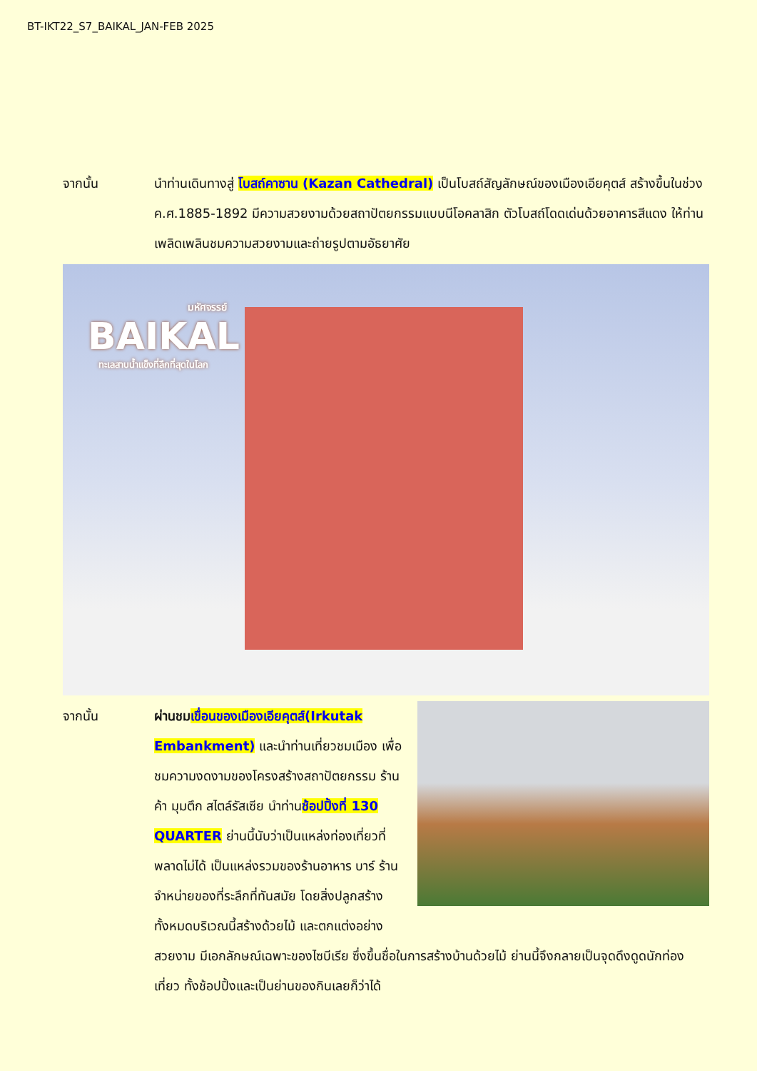BT-IKT22_S7_BAIKAL_JAN-FEB 2025
จากนั้น นำท่านเดินทางสู่ โบสถ์คาซาน (Kazan Cathedral) เป็นโบสถ์สัญลักษณ์ของเมืองเอียคุตส์ สร้างขึ้นในช่วง ค.ศ.1885-1892 มีความสวยงามด้วยสถาปัตยกรรมแบบนีโอคลาสิก ตัวโบสถ์โดดเด่นด้วยอาคารสีแดง ให้ท่านเพลิดเพลินชมความสวยงามและถ่ายรูปตามอัธยาศัย
มหัศจรรย์
BAIKAL
ทะเลสาบน้ำแข็งที่ลึกที่สุดในโลก
จากนั้น ผ่านชม เขื่อนของเมืองเอียคุตส์(Irkutak Embankment) และนำท่านเที่ยวชมเมือง เพื่อชมความงดงามของโครงสร้างสถาปัตยกรรม ร้านค้า มุมตึก สไตล์รัสเซีย นำท่านช้อปปิ้งที่ 130 QUARTER ย่านนี้นับว่าเป็นแหล่งท่องเที่ยวที่พลาดไม่ได้ เป็นแหล่งรวมของร้านอาหาร บาร์ ร้านจำหน่ายของที่ระลึกที่ทันสมัย โดยสิ่งปลูกสร้างทั้งหมดบริเวณนี้สร้างด้วยไม้ และตกแต่งอย่างสวยงาม มีเอกลักษณ์เฉพาะของไซบีเรีย ซึ่งขึ้นชื่อในการสร้างบ้านด้วยไม้ ย่านนี้จึงกลายเป็นจุดดึงดูดนักท่องเที่ยว ทั้งช้อปปิ้งและเป็นย่านของกินเลยก็ว่าได้